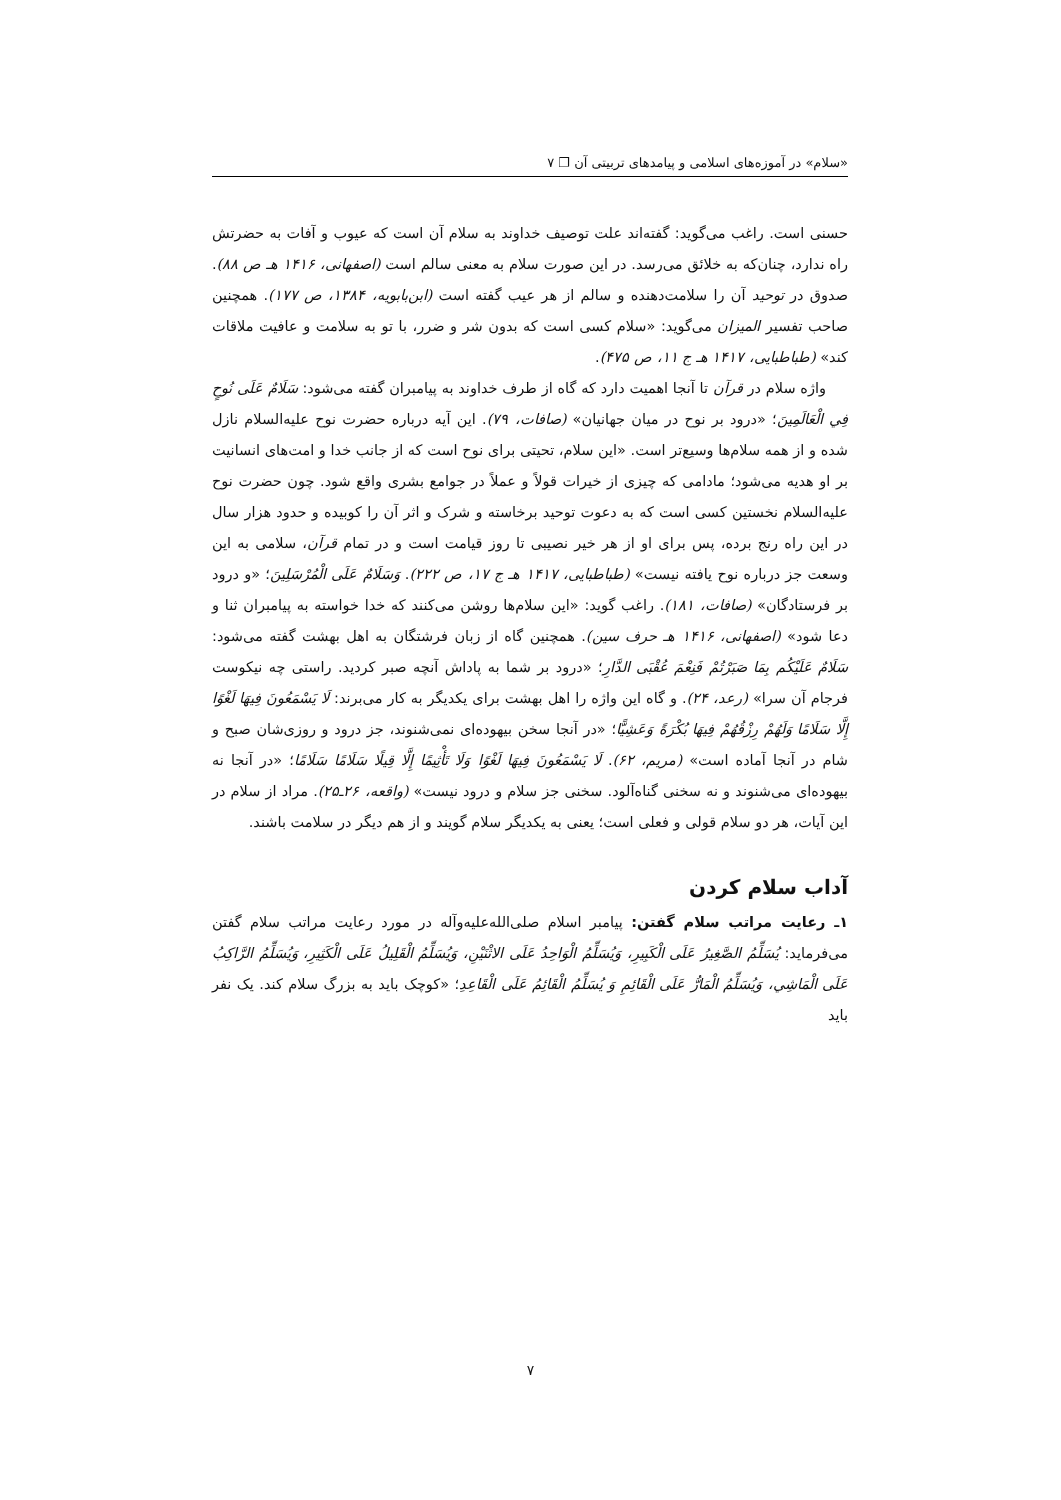«سلام» در آموزه‌های اسلامی و پیامدهای تربیتی آن ❐ ۷
حسنی است. راغب می‌گوید: گفته‌اند علت توصیف خداوند به سلام آن است که عیوب و آفات به حضرتش راه ندارد، چنان‌که به خلائق می‌رسد. در این صورت سلام به معنی سالم است (اصفهانی، ۱۴۱۶ هـ ص ۸۸). صدوق در توحید آن را سلامت‌دهنده و سالم از هر عیب گفته است (ابن‌بابویه، ۱۳۸۴، ص ۱۷۷). همچنین صاحب تفسیر المیزان می‌گوید: «سلام کسی است که بدون شر و ضرر، با تو به سلامت و عافیت ملاقات کند» (طباطبایی، ۱۴۱۷ هـ ج ۱۱، ص ۴۷۵).
واژه سلام در قرآن تا آنجا اهمیت دارد که گاه از طرف خداوند به پیامبران گفته می‌شود: سَلَامٌ عَلَى نُوحٍ فِي الْعَالَمِينَ؛ «درود بر نوح در میان جهانیان» (صافات، ۷۹). این آیه درباره حضرت نوح علیه‌السلام نازل شده و از همه سلام‌ها وسیع‌تر است. «این سلام، تحیتی برای نوح است که از جانب خدا و امت‌های انسانیت بر او هدیه می‌شود؛ مادامی که چیزی از خیرات قولاً و عملاً در جوامع بشری واقع شود. چون حضرت نوح علیه‌السلام نخستین کسی است که به دعوت توحید برخاسته و شرک و اثر آن را کوبیده و حدود هزار سال در این راه رنج برده، پس برای او از هر خیر نصیبی تا روز قیامت است و در تمام قرآن، سلامی به این وسعت جز درباره نوح یافته نیست» (طباطبایی، ۱۴۱۷ هـ ج ۱۷، ص ۲۲۲). وَسَلَامٌ عَلَى الْمُرْسَلِينَ؛ «و درود بر فرستادگان» (صافات، ۱۸۱). راغب گوید: «این سلام‌ها روشن می‌کنند که خدا خواسته به پیامبران ثنا و دعا شود» (اصفهانی، ۱۴۱۶ هـ حرف سین). همچنین گاه از زبان فرشتگان به اهل بهشت گفته می‌شود: سَلَامٌ عَلَيْكُم بِمَا صَبَرْتُمْ فَنِعْمَ عُقْبَى الدَّارِ؛ «درود بر شما به پاداش آنچه صبر کردید. راستی چه نیکوست فرجام آن سرا» (رعد، ۲۴). و گاه این واژه را اهل بهشت برای یکدیگر به کار می‌برند: لَا يَسْمَعُونَ فِيهَا لَغْوًا إِلَّا سَلَامًا وَلَهُمْ رِزْقُهُمْ فِيهَا بُكْرَةً وَعَشِيًّا؛ «در آنجا سخن بیهوده‌ای نمی‌شنوند، جز درود و روزی‌شان صبح و شام در آنجا آماده است» (مریم، ۶۲). لَا يَسْمَعُونَ فِيهَا لَغْوًا وَلَا تَأْثِيمًا إِلَّا قِيلًا سَلَامًا سَلَامًا؛ «در آنجا نه بیهوده‌ای می‌شنوند و نه سخنی گناه‌آلود. سخنی جز سلام و درود نیست» (واقعه، ۲۶ـ۲۵). مراد از سلام در این آیات، هر دو سلام قولی و فعلی است؛ یعنی به یکدیگر سلام گویند و از هم دیگر در سلامت باشند.
آداب سلام کردن
۱ـ رعایت مراتب سلام گفتن: پیامبر اسلام صلی‌الله‌علیه‌وآله در مورد رعایت مراتب سلام گفتن می‌فرماید: يُسَلِّمُ الصَّغِيرُ عَلَى الْكَبِيرِ، وَيُسَلِّمُ الْوَاحِدُ عَلَى الاثْنَيْنِ، وَيُسَلِّمُ الْقَلِيلُ عَلَى الْكَثِيرِ، وَيُسَلِّمُ الرَّاكِبُ عَلَى الْمَاشِي، وَيُسَلِّمُ الْمَارُّ عَلَى الْقَائِمِ وَ يُسَلِّمُ الْقَائِمُ عَلَى الْقَاعِدِ؛ «کوچک باید به بزرگ سلام کند. یک نفر باید
۷